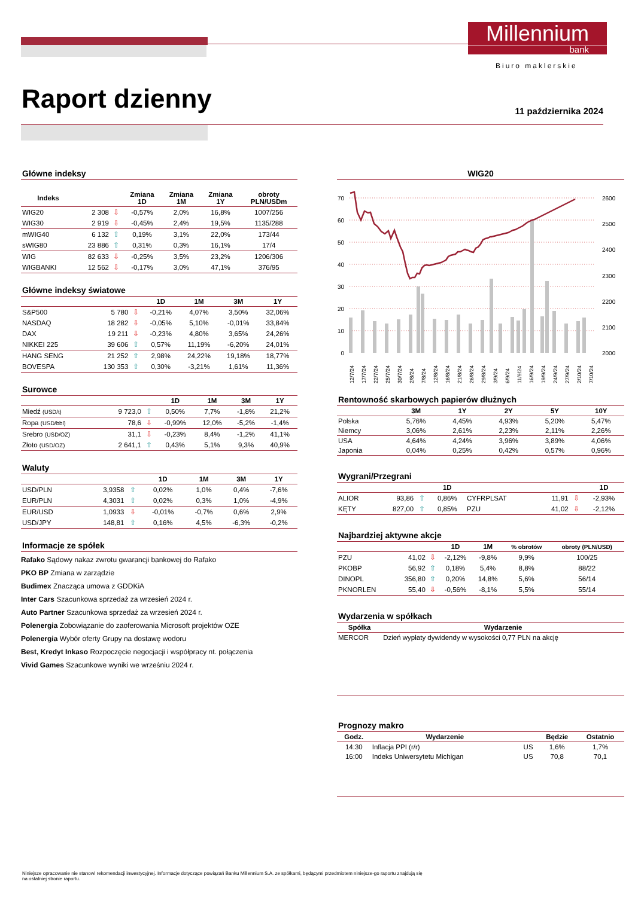Millennium
bank
Biuro maklerskie
Raport dzienny 11 października 2024
Główne indeksy
| Indeks | | | Zmiana 1D | Zmiana 1M | Zmiana 1Y | obroty PLN/USDm |
| --- | --- | --- | --- | --- | --- | --- |
| WIG20 | 2 308 | ⇩ | -0,57% | 2,0% | 16,8% | 1007/256 |
| WIG30 | 2 919 | ⇩ | -0,45% | 2,4% | 19,5% | 1135/288 |
| mWIG40 | 6 132 | ⇧ | 0,19% | 3,1% | 22,0% | 173/44 |
| sWIG80 | 23 886 | ⇧ | 0,31% | 0,3% | 16,1% | 17/4 |
| WIG | 82 633 | ⇩ | -0,25% | 3,5% | 23,2% | 1206/306 |
| WIGBANKI | 12 562 | ⇩ | -0,17% | 3,0% | 47,1% | 376/95 |
Główne indeksy światowe
| | | | 1D | 1M | 3M | 1Y |
| --- | --- | --- | --- | --- | --- | --- |
| S&P500 | 5 780 | ⇩ | -0,21% | 4,07% | 3,50% | 32,06% |
| NASDAQ | 18 282 | ⇩ | -0,05% | 5,10% | -0,01% | 33,84% |
| DAX | 19 211 | ⇩ | -0,23% | 4,80% | 3,65% | 24,26% |
| NIKKEI 225 | 39 606 | ⇧ | 0,57% | 11,19% | -6,20% | 24,01% |
| HANG SENG | 21 252 | ⇧ | 2,98% | 24,22% | 19,18% | 18,77% |
| BOVESPA | 130 353 | ⇧ | 0,30% | -3,21% | 1,61% | 11,36% |
Surowce
| | | | 1D | 1M | 3M | 1Y |
| --- | --- | --- | --- | --- | --- | --- |
| Miedź (USD/t) | 9 723,0 | ⇧ | 0,50% | 7,7% | -1,8% | 21,2% |
| Ropa (USD/bbl) | 78,6 | ⇩ | -0,99% | 12,0% | -5,2% | -1,4% |
| Srebro (USD/OZ) | 31,1 | ⇩ | -0,23% | 8,4% | -1,2% | 41,1% |
| Złoto (USD/OZ) | 2 641,1 | ⇧ | 0,43% | 5,1% | 9,3% | 40,9% |
Waluty
| | | | 1D | 1M | 3M | 1Y |
| --- | --- | --- | --- | --- | --- | --- |
| USD/PLN | 3,9358 | ⇧ | 0,02% | 1,0% | 0,4% | -7,6% |
| EUR/PLN | 4,3031 | ⇧ | 0,02% | 0,3% | 1,0% | -4,9% |
| EUR/USD | 1,0933 | ⇩ | -0,01% | -0,7% | 0,6% | 2,9% |
| USD/JPY | 148,81 | ⇧ | 0,16% | 4,5% | -6,3% | -0,2% |
Informacje ze spółek
Rafako Sądowy nakaz zwrotu gwarancji bankowej do Rafako
PKO BP Zmiana w zarządzie
Budimex Znacząca umowa z GDDKiA
Inter Cars Szacunkowa sprzedaż za wrzesień 2024 r.
Auto Partner Szacunkowa sprzedaż za wrzesień 2024 r.
Polenergia Zobowiązanie do zaoferowania Microsoft projektów OZE
Polenergia Wybór oferty Grupy na dostawę wodoru
Best, Kredyt Inkaso Rozpoczęcie negocjacji i współpracy nt. połączenia
Vivid Games Szacunkowe wyniki we wrześniu 2024 r.
WIG20
70
60
50
40
30
20
10
0
2600
2500
2400
2300
2200
2100
2000
12/7/24
17/7/24
22/7/24
25/7/24
30/7/24
2/8/24
7/8/24
12/8/24
16/8/24
21/8/24
26/8/24
29/8/24
3/9/24
6/9/24
11/9/24
16/9/24
19/9/24
24/9/24
27/9/24
2/10/24
7/10/24
Rentowność skarbowych papierów dłużnych
| | 3M | 1Y | 2Y | 5Y | 10Y |
| --- | --- | --- | --- | --- | --- |
| Polska | 5,76% | 4,45% | 4,93% | 5,20% | 5,47% |
| Niemcy | 3,06% | 2,61% | 2,23% | 2,11% | 2,26% |
| USA | 4,64% | 4,24% | 3,96% | 3,89% | 4,06% |
| Japonia | 0,04% | 0,25% | 0,42% | 0,57% | 0,96% |
Wygrani/Przegrani
| | | | 1D | | | | 1D |
| --- | --- | --- | --- | --- | --- | --- | --- |
| ALIOR | 93,86 | ⇧ | 0,86% | CYFRPLSAT | 11,91 | ⇩ | -2,93% |
| KĘTY | 827,00 | ⇧ | 0,85% | PZU | 41,02 | ⇩ | -2,12% |
Najbardziej aktywne akcje
| | | | 1D | 1M | % obrotów | obroty (PLN/USD) |
| --- | --- | --- | --- | --- | --- | --- |
| PZU | 41,02 | ⇩ | -2,12% | -9,8% | 9,9% | 100/25 |
| PKOBP | 56,92 | ⇧ | 0,18% | 5,4% | 8,8% | 88/22 |
| DINOPL | 356,80 | ⇧ | 0,20% | 14,8% | 5,6% | 56/14 |
| PKNORLEN | 55,40 | ⇩ | -0,56% | -8,1% | 5,5% | 55/14 |
Wydarzenia w spółkach
| Spółka | Wydarzenie |
| --- | --- |
| MERCOR | Dzień wypłaty dywidendy w wysokości 0,77 PLN na akcję |
Prognozy makro
| Godz. | Wydarzenie | | Będzie | Ostatnio |
| --- | --- | --- | --- | --- |
| 14:30 | Inflacja PPI (r/r) | US | 1,6% | 1,7% |
| 16:00 | Indeks Uniwersytetu Michigan | US | 70,8 | 70,1 |
Niniejsze opracowanie nie stanowi rekomendacji inwestycyjnej. Informacje dotyczące powiązań Banku Millennium S.A. ze spółkami, będącymi przedmiotem niniejsze-go raportu znajdują się na ostatniej stronie raportu.